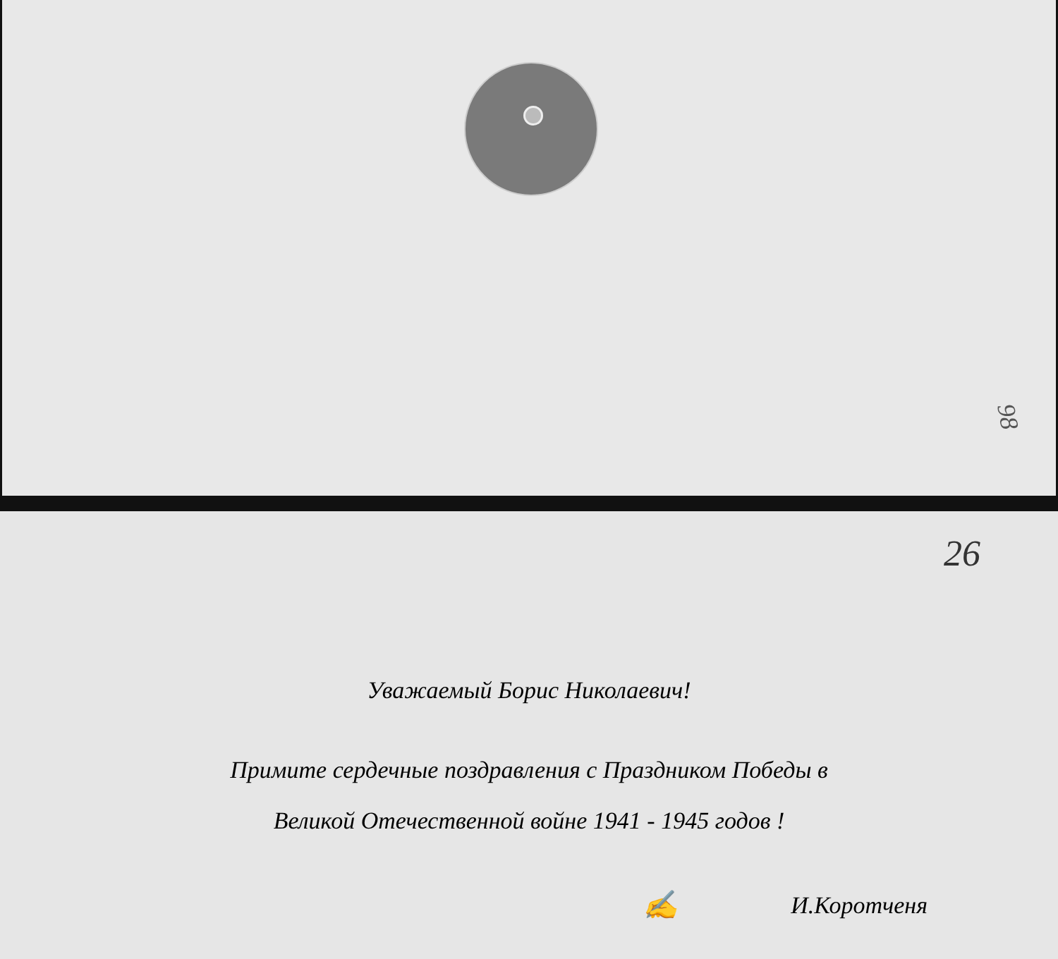98
26
Уважаемый Борис Николаевич!
Примите сердечные поздравления с Праздником Победы в
Великой Отечественной войне 1941 - 1945 годов !
✍ И.Коротченя